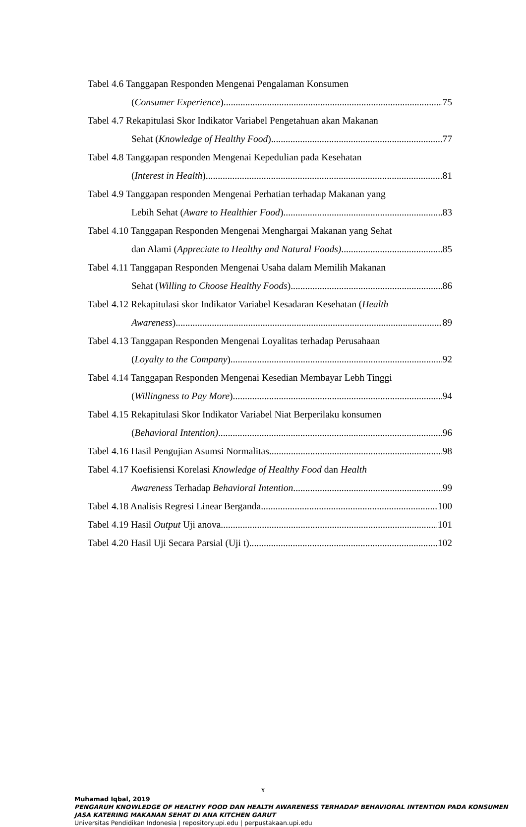Tabel 4.6 Tanggapan Responden Mengenai Pengalaman Konsumen
(Consumer Experience) 75
Tabel 4.7 Rekapitulasi Skor Indikator Variabel Pengetahuan akan Makanan
Sehat (Knowledge of Healthy Food) 77
Tabel 4.8 Tanggapan responden Mengenai Kepedulian pada Kesehatan
(Interest in Health) 81
Tabel 4.9 Tanggapan responden Mengenai Perhatian terhadap Makanan yang
Lebih Sehat (Aware to Healthier Food) 83
Tabel 4.10 Tanggapan Responden Mengenai Menghargai Makanan yang Sehat
dan Alami (Appreciate to Healthy and Natural Foods) 85
Tabel 4.11 Tanggapan Responden Mengenai Usaha dalam Memilih Makanan
Sehat (Willing to Choose Healthy Foods) 86
Tabel 4.12 Rekapitulasi skor Indikator Variabel Kesadaran Kesehatan (Health
Awareness) 89
Tabel 4.13 Tanggapan Responden Mengenai Loyalitas terhadap Perusahaan
(Loyalty to the Company) 92
Tabel 4.14 Tanggapan Responden Mengenai Kesedian Membayar Lebh Tinggi
(Willingness to Pay More) 94
Tabel 4.15 Rekapitulasi Skor Indikator Variabel Niat Berperilaku konsumen
(Behavioral Intention) 96
Tabel 4.16 Hasil Pengujian Asumsi Normalitas 98
Tabel 4.17 Koefisiensi Korelasi Knowledge of Healthy Food dan Health
Awareness Terhadap Behavioral Intention 99
Tabel 4.18 Analisis Regresi Linear Berganda 100
Tabel 4.19 Hasil Output Uji anova 101
Tabel 4.20 Hasil Uji Secara Parsial (Uji t) 102
x
Muhamad Iqbal, 2019
PENGARUH KNOWLEDGE OF HEALTHY FOOD DAN HEALTH AWARENESS TERHADAP BEHAVIORAL INTENTION PADA KONSUMEN JASA KATERING MAKANAN SEHAT DI ANA KITCHEN GARUT
Universitas Pendidikan Indonesia | repository.upi.edu | perpustakaan.upi.edu